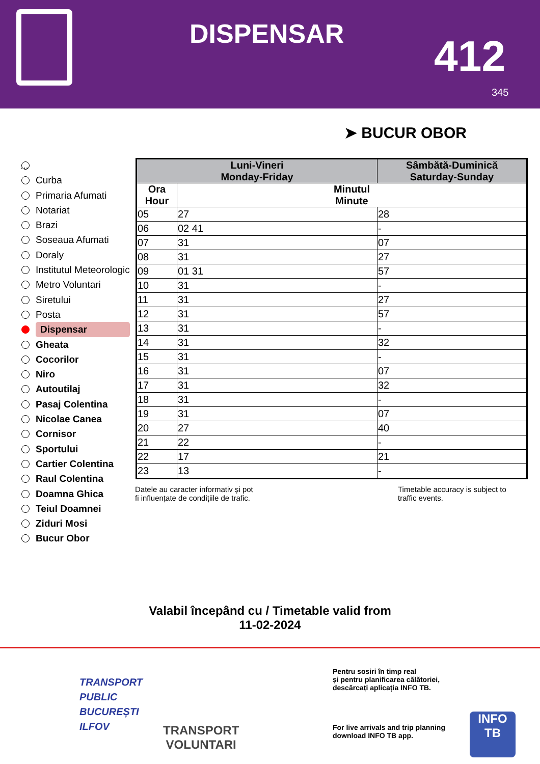DISPENSAR 412
345
➤ BUCUR OBOR
...
Curba
Primaria Afumati
Notariat
Brazi
Soseaua Afumati
Doraly
Institutul Meteorologic
Metro Voluntari
Siretului
Posta
Dispensar
Gheata
Cocorilor
Niro
Autoutilaj
Pasaj Colentina
Nicolae Canea
Cornisor
Sportului
Cartier Colentina
Raul Colentina
Doamna Ghica
Teiul Doamnei
Ziduri Mosi
Bucur Obor
| Luni-Vineri Monday-Friday | | Sâmbătă-Duminică Saturday-Sunday | |
| --- | --- | --- | --- |
| Ora Hour | Minutul Minute | | |
| 05 | 27 | | 28 |
| 06 | 02 41 | | - |
| 07 | 31 | | 07 |
| 08 | 31 | | 27 |
| 09 | 01 31 | | 57 |
| 10 | 31 | | - |
| 11 | 31 | | 27 |
| 12 | 31 | | 57 |
| 13 | 31 | | - |
| 14 | 31 | | 32 |
| 15 | 31 | | - |
| 16 | 31 | | 07 |
| 17 | 31 | | 32 |
| 18 | 31 | | - |
| 19 | 31 | | 07 |
| 20 | 27 | | 40 |
| 21 | 22 | | - |
| 22 | 17 | | 21 |
| 23 | 13 | | - |
Datele au caracter informativ și pot
fi influențate de condițiile de trafic.
Timetable accuracy is subject to
traffic events.
Valabil începând cu / Timetable valid from
11-02-2024
TRANSPORT
PUBLIC
BUCUREȘTI
ILFOV
TRANSPORT
VOLUNTARI
Pentru sosiri în timp real
și pentru planificarea călătoriei,
descărcați aplicația INFO TB.
For live arrivals and trip planning
download INFO TB app.
INFO
TB